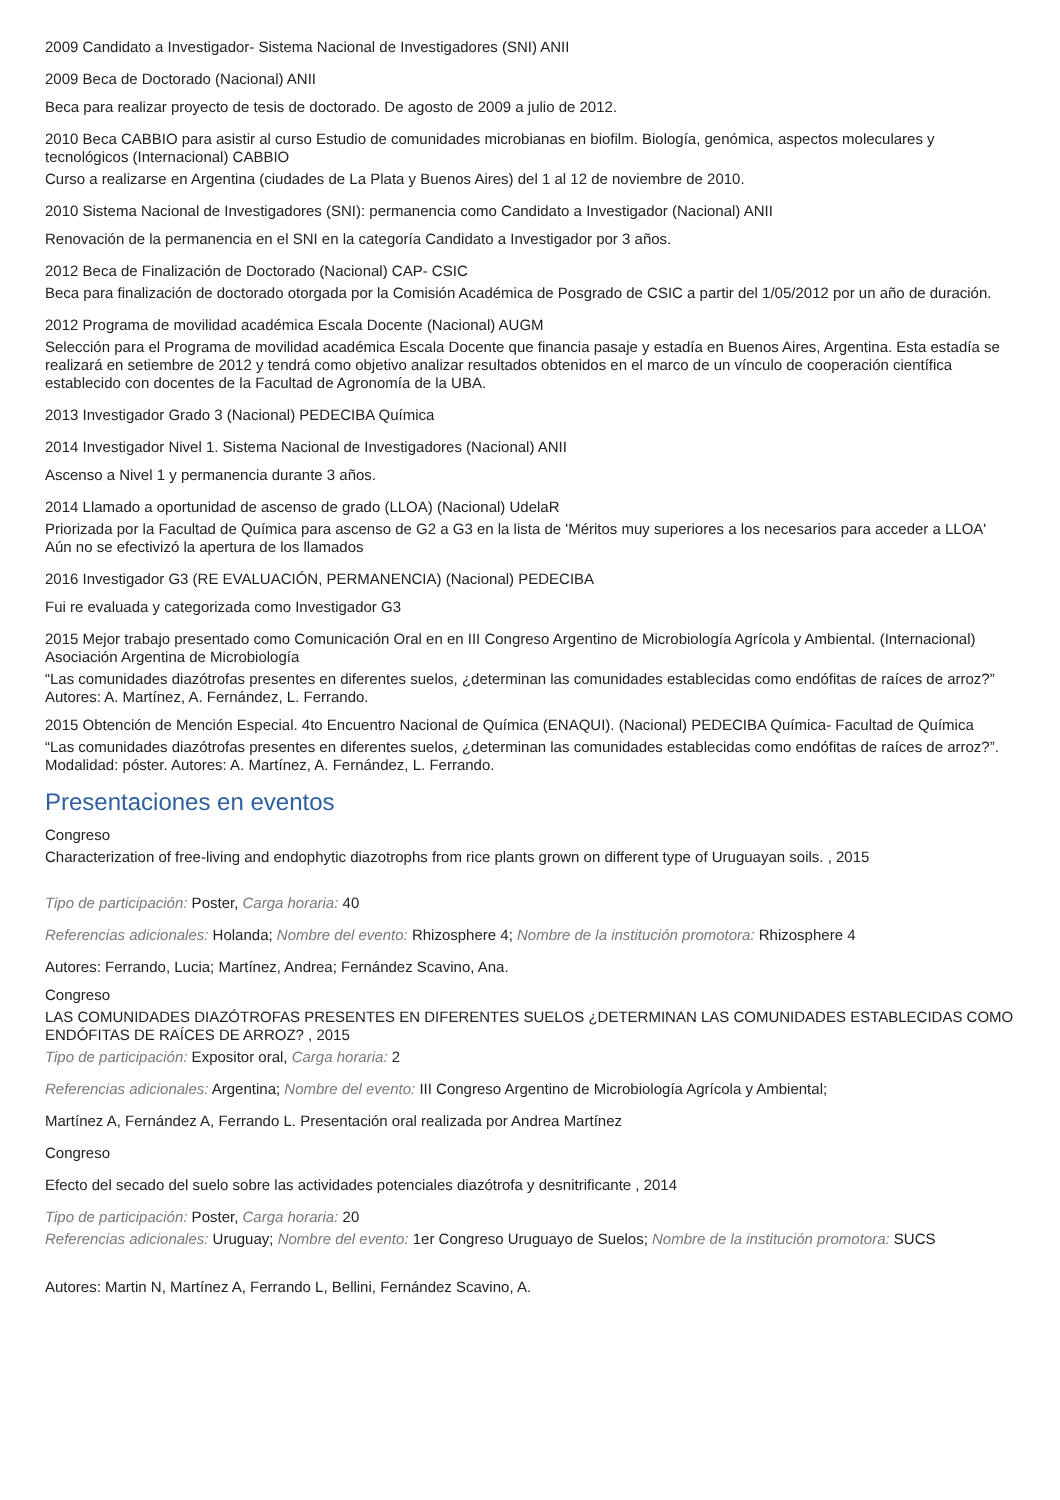2009 Candidato a Investigador- Sistema Nacional de Investigadores (SNI) ANII
2009 Beca de Doctorado (Nacional) ANII
Beca para realizar proyecto de tesis de doctorado. De agosto de 2009 a julio de 2012.
2010 Beca CABBIO para asistir al curso Estudio de comunidades microbianas en biofilm. Biología, genómica, aspectos moleculares y tecnológicos (Internacional) CABBIO
Curso a realizarse en Argentina (ciudades de La Plata y Buenos Aires) del 1 al 12 de noviembre de 2010.
2010 Sistema Nacional de Investigadores (SNI): permanencia como Candidato a Investigador (Nacional) ANII
Renovación de la permanencia en el SNI en la categoría Candidato a Investigador por 3 años.
2012 Beca de Finalización de Doctorado (Nacional) CAP- CSIC
Beca para finalización de doctorado otorgada por la Comisión Académica de Posgrado de CSIC a partir del 1/05/2012 por un año de duración.
2012 Programa de movilidad académica Escala Docente (Nacional) AUGM
Selección para el Programa de movilidad académica Escala Docente que financia pasaje y estadía en Buenos Aires, Argentina. Esta estadía se realizará en setiembre de 2012 y tendrá como objetivo analizar resultados obtenidos en el marco de un vínculo de cooperación científica establecido con docentes de la Facultad de Agronomía de la UBA.
2013 Investigador Grado 3 (Nacional) PEDECIBA Química
2014 Investigador Nivel 1. Sistema Nacional de Investigadores (Nacional) ANII
Ascenso a Nivel 1 y permanencia durante 3 años.
2014 Llamado a oportunidad de ascenso de grado (LLOA) (Nacional) UdelaR
Priorizada por la Facultad de Química para ascenso de G2 a G3 en la lista de 'Méritos muy superiores a los necesarios para acceder a LLOA' Aún no se efectivizó la apertura de los llamados
2016 Investigador G3 (RE EVALUACIÓN, PERMANENCIA) (Nacional) PEDECIBA
Fui re evaluada y categorizada como Investigador G3
2015 Mejor trabajo presentado como Comunicación Oral en en III Congreso Argentino de Microbiología Agrícola y Ambiental. (Internacional) Asociación Argentina de Microbiología
“Las comunidades diazótrofas presentes en diferentes suelos, ¿determinan las comunidades establecidas como endófitas de raíces de arroz?” Autores: A. Martínez, A. Fernández, L. Ferrando.
2015 Obtención de Mención Especial. 4to Encuentro Nacional de Química (ENAQUI). (Nacional) PEDECIBA Química- Facultad de Química
“Las comunidades diazótrofas presentes en diferentes suelos, ¿determinan las comunidades establecidas como endófitas de raíces de arroz?”. Modalidad: póster. Autores: A. Martínez, A. Fernández, L. Ferrando.
Presentaciones en eventos
Congreso
Characterization of free-living and endophytic diazotrophs from rice plants grown on different type of Uruguayan soils. , 2015
Tipo de participación: Poster, Carga horaria: 40
Referencias adicionales: Holanda; Nombre del evento: Rhizosphere 4; Nombre de la institución promotora: Rhizosphere 4
Autores: Ferrando, Lucia; Martínez, Andrea; Fernández Scavino, Ana.
Congreso
LAS COMUNIDADES DIAZÓTROFAS PRESENTES EN DIFERENTES SUELOS ¿DETERMINAN LAS COMUNIDADES ESTABLECIDAS COMO ENDÓFITAS DE RAÍCES DE ARROZ? , 2015
Tipo de participación: Expositor oral, Carga horaria: 2
Referencias adicionales: Argentina; Nombre del evento: III Congreso Argentino de Microbiología Agrícola y Ambiental;
Martínez A, Fernández A, Ferrando L. Presentación oral realizada por Andrea Martínez
Congreso
Efecto del secado del suelo sobre las actividades potenciales diazótrofa y desnitrificante , 2014
Tipo de participación: Poster, Carga horaria: 20
Referencias adicionales: Uruguay; Nombre del evento: 1er Congreso Uruguayo de Suelos; Nombre de la institución promotora: SUCS
Autores: Martin N, Martínez A, Ferrando L, Bellini, Fernández Scavino, A.